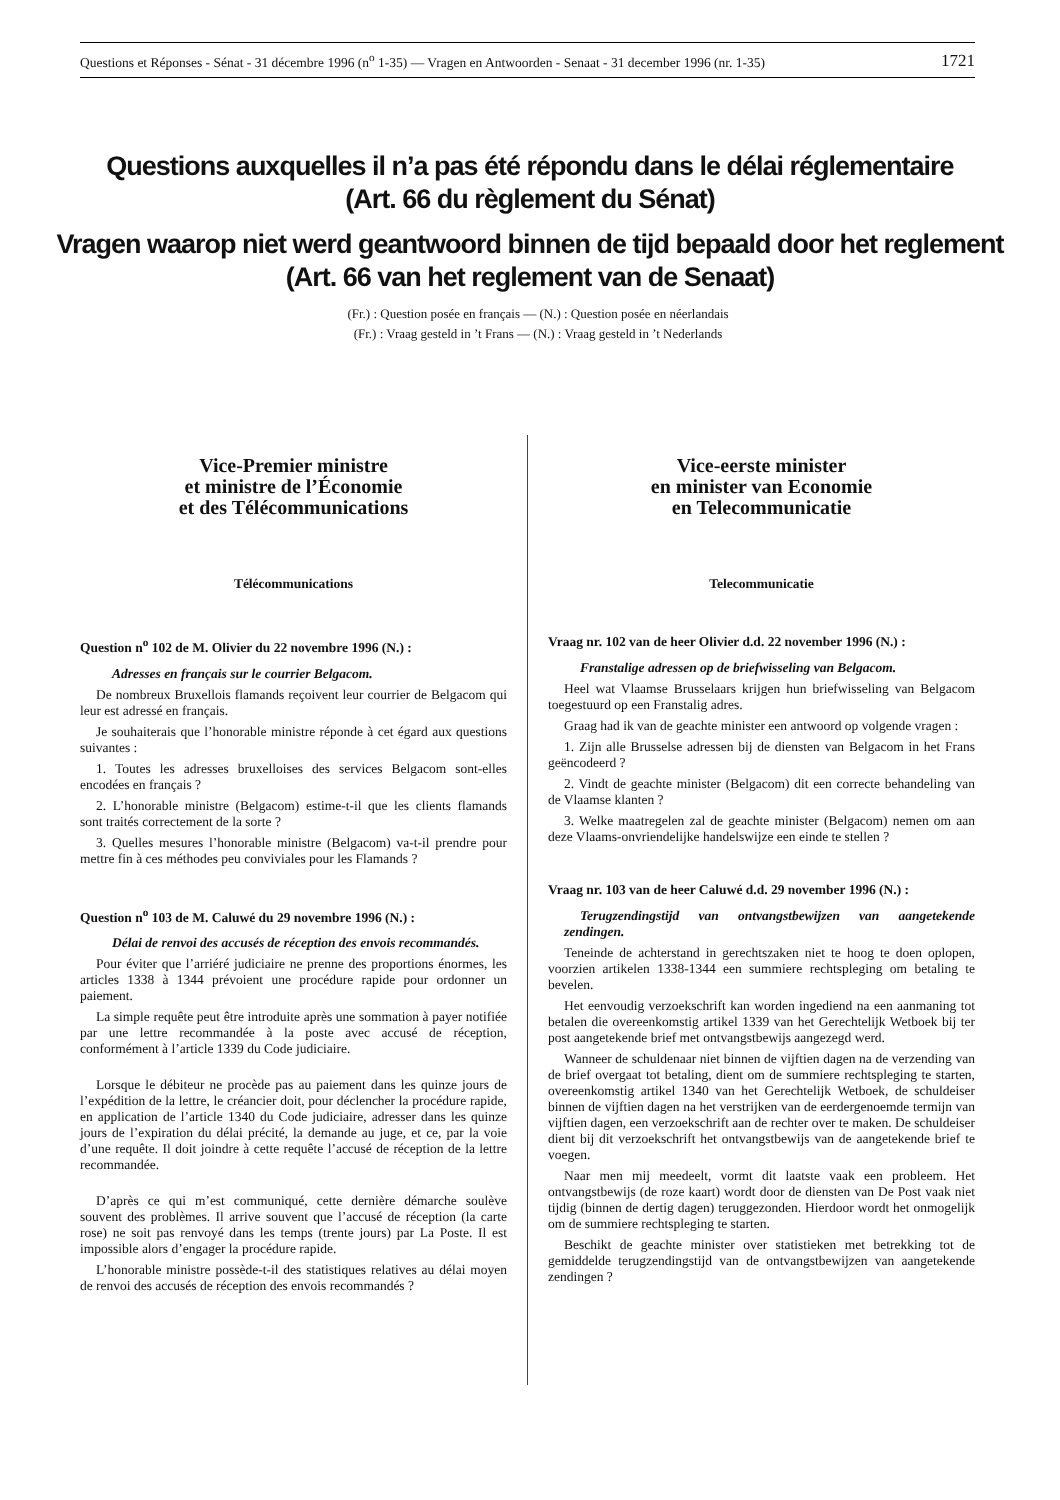Questions et Réponses - Sénat - 31 décembre 1996 (n<sup>o</sup> 1-35) — Vragen en Antwoorden - Senaat - 31 december 1996 (nr. 1-35) 1721
Questions auxquelles il n’a pas été répondu dans le délai réglementaire
(Art. 66 du règlement du Sénat)
Vragen waarop niet werd geantwoord binnen de tijd bepaald door het reglement
(Art. 66 van het reglement van de Senaat)
(Fr.) : Question posée en français — (N.) : Question posée en néerlandais
(Fr.) : Vraag gesteld in ’t Frans — (N.) : Vraag gesteld in ’t Nederlands
Vice-Premier ministre
et ministre de l’Économie
et des Télécommunications
Télécommunications
Question n<sup>o</sup> 102 de M. Olivier du 22 novembre 1996 (N.) :
Adresses en français sur le courrier Belgacom.
De nombreux Bruxellois flamands reçoivent leur courrier de Belgacom qui leur est adressé en français.
Je souhaiterais que l’honorable ministre réponde à cet égard aux questions suivantes :
1. Toutes les adresses bruxelloises des services Belgacom sont-elles encodées en français ?
2. L’honorable ministre (Belgacom) estime-t-il que les clients flamands sont traités correctement de la sorte ?
3. Quelles mesures l’honorable ministre (Belgacom) va-t-il prendre pour mettre fin à ces méthodes peu conviviales pour les Flamands ?
Question n<sup>o</sup> 103 de M. Caluwé du 29 novembre 1996 (N.) :
Délai de renvoi des accusés de réception des envois recommandés.
Pour éviter que l’arriéré judiciaire ne prenne des proportions énormes, les articles 1338 à 1344 prévoient une procédure rapide pour ordonner un paiement.
La simple requête peut être introduite après une sommation à payer notifiée par une lettre recommandée à la poste avec accusé de réception, conformément à l’article 1339 du Code judiciaire.
Lorsque le débiteur ne procède pas au paiement dans les quinze jours de l’expédition de la lettre, le créancier doit, pour déclencher la procédure rapide, en application de l’article 1340 du Code judiciaire, adresser dans les quinze jours de l’expiration du délai précité, la demande au juge, et ce, par la voie d’une requête. Il doit joindre à cette requête l’accusé de réception de la lettre recommandée.
D’après ce qui m’est communiqué, cette dernière démarche soulève souvent des problèmes. Il arrive souvent que l’accusé de réception (la carte rose) ne soit pas renvoyé dans les temps (trente jours) par La Poste. Il est impossible alors d’engager la procédure rapide.
L’honorable ministre possède-t-il des statistiques relatives au délai moyen de renvoi des accusés de réception des envois recommandés ?
Vice-eerste minister
en minister van Economie
en Telecommunicatie
Telecommunicatie
Vraag nr. 102 van de heer Olivier d.d. 22 november 1996 (N.) :
Franstalige adressen op de briefwisseling van Belgacom.
Heel wat Vlaamse Brusselaars krijgen hun briefwisseling van Belgacom toegestuurd op een Franstalig adres.
Graag had ik van de geachte minister een antwoord op volgende vragen :
1. Zijn alle Brusselse adressen bij de diensten van Belgacom in het Frans geëncodeerd ?
2. Vindt de geachte minister (Belgacom) dit een correcte behandeling van de Vlaamse klanten ?
3. Welke maatregelen zal de geachte minister (Belgacom) nemen om aan deze Vlaams-onvriendelijke handelswijze een einde te stellen ?
Vraag nr. 103 van de heer Caluwé d.d. 29 november 1996 (N.) :
Terugzendingstijd van ontvangstbewijzen van aangetekende zendingen.
Teneinde de achterstand in gerechtszaken niet te hoog te doen oplopen, voorzien artikelen 1338-1344 een summiere rechtspleging om betaling te bevelen.
Het eenvoudig verzoekschrift kan worden ingediend na een aanmaning tot betalen die overeenkomstig artikel 1339 van het Gerechtelijk Wetboek bij ter post aangetekende brief met ontvangstbewijs aangezegd werd.
Wanneer de schuldenaar niet binnen de vijftien dagen na de verzending van de brief overgaat tot betaling, dient om de summiere rechtspleging te starten, overeenkomstig artikel 1340 van het Gerechtelijk Wetboek, de schuldeiser binnen de vijftien dagen na het verstrijken van de eerdergenoemde termijn van vijftien dagen, een verzoekschrift aan de rechter over te maken. De schuldeiser dient bij dit verzoekschrift het ontvangstbewijs van de aangetekende brief te voegen.
Naar men mij meedeelt, vormt dit laatste vaak een probleem. Het ontvangstbewijs (de roze kaart) wordt door de diensten van De Post vaak niet tijdig (binnen de dertig dagen) teruggezonden. Hierdoor wordt het onmogelijk om de summiere rechtspleging te starten.
Beschikt de geachte minister over statistieken met betrekking tot de gemiddelde terugzendingstijd van de ontvangstbewijzen van aangetekende zendingen ?